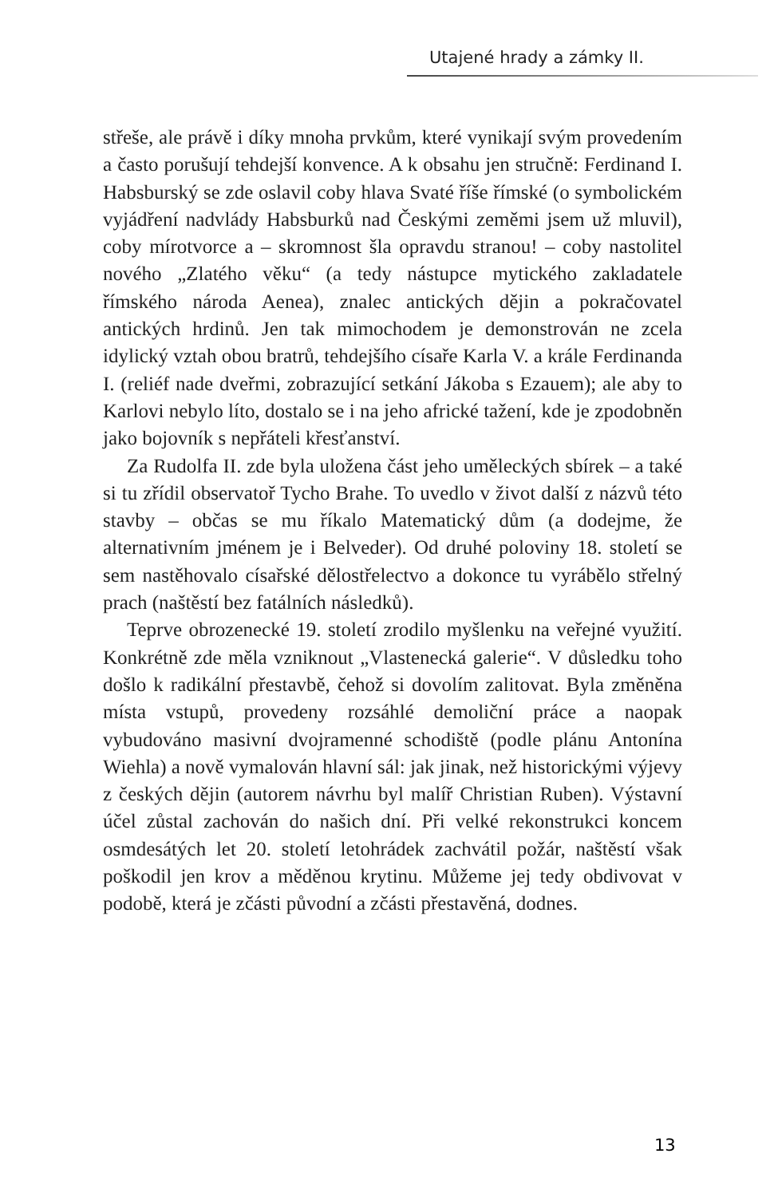Utajené hrady a zámky II.
střeše, ale právě i díky mnoha prvkům, které vynikají svým provedením a často porušují tehdejší konvence. A k obsahu jen stručně: Ferdinand I. Habsburský se zde oslavil coby hlava Svaté říše římské (o symbolickém vyjádření nadvlády Habsburků nad Českými zeměmi jsem už mluvil), coby mírotvorce a – skromnost šla opravdu stranou! – coby nastolitel nového „Zlatého věku“ (a tedy nástupce mytického zakladatele římského národa Aenea), znalec antických dějin a pokračovatel antických hrdinů. Jen tak mimochodem je demonstrován ne zcela idylický vztah obou bratrů, tehdejšího císaře Karla V. a krále Ferdinanda I. (reliéf nade dveřmi, zobrazující setkání Jákoba s Ezauem); ale aby to Karlovi nebylo líto, dostalo se i na jeho africké tažení, kde je zpodobněn jako bojovník s nepřáteli křesťanství.
Za Rudolfa II. zde byla uložena část jeho uměleckých sbírek – a také si tu zřídil observatoř Tycho Brahe. To uvedlo v život další z názvů této stavby – občas se mu říkalo Matematický dům (a dodejme, že alternativním jménem je i Belveder). Od druhé poloviny 18. století se sem nastěhovalo císařské dělostřelectvo a dokonce tu vyrábělo střelný prach (naštěstí bez fatálních následků).
Teprve obrozenecké 19. století zrodilo myšlenku na veřejné využití. Konkrétně zde měla vzniknout „Vlastenecká galerie“. V důsledku toho došlo k radikální přestavbě, čehož si dovolím zalitovat. Byla změněna místa vstupů, provedeny rozsáhlé demoliční práce a naopak vybudováno masivní dvojramenné schodiště (podle plánu Antonína Wiehla) a nově vymalován hlavní sál: jak jinak, než historickými výjevy z českých dějin (autorem návrhu byl malíř Christian Ruben). Výstavní účel zůstal zachován do našich dní. Při velké rekonstrukci koncem osmdesátých let 20. století letohrádek zachvátil požár, naštěstí však poškodil jen krov a měděnou krytinu. Můžeme jej tedy obdivovat v podobě, která je zčásti původní a zčásti přestavěná, dodnes.
13